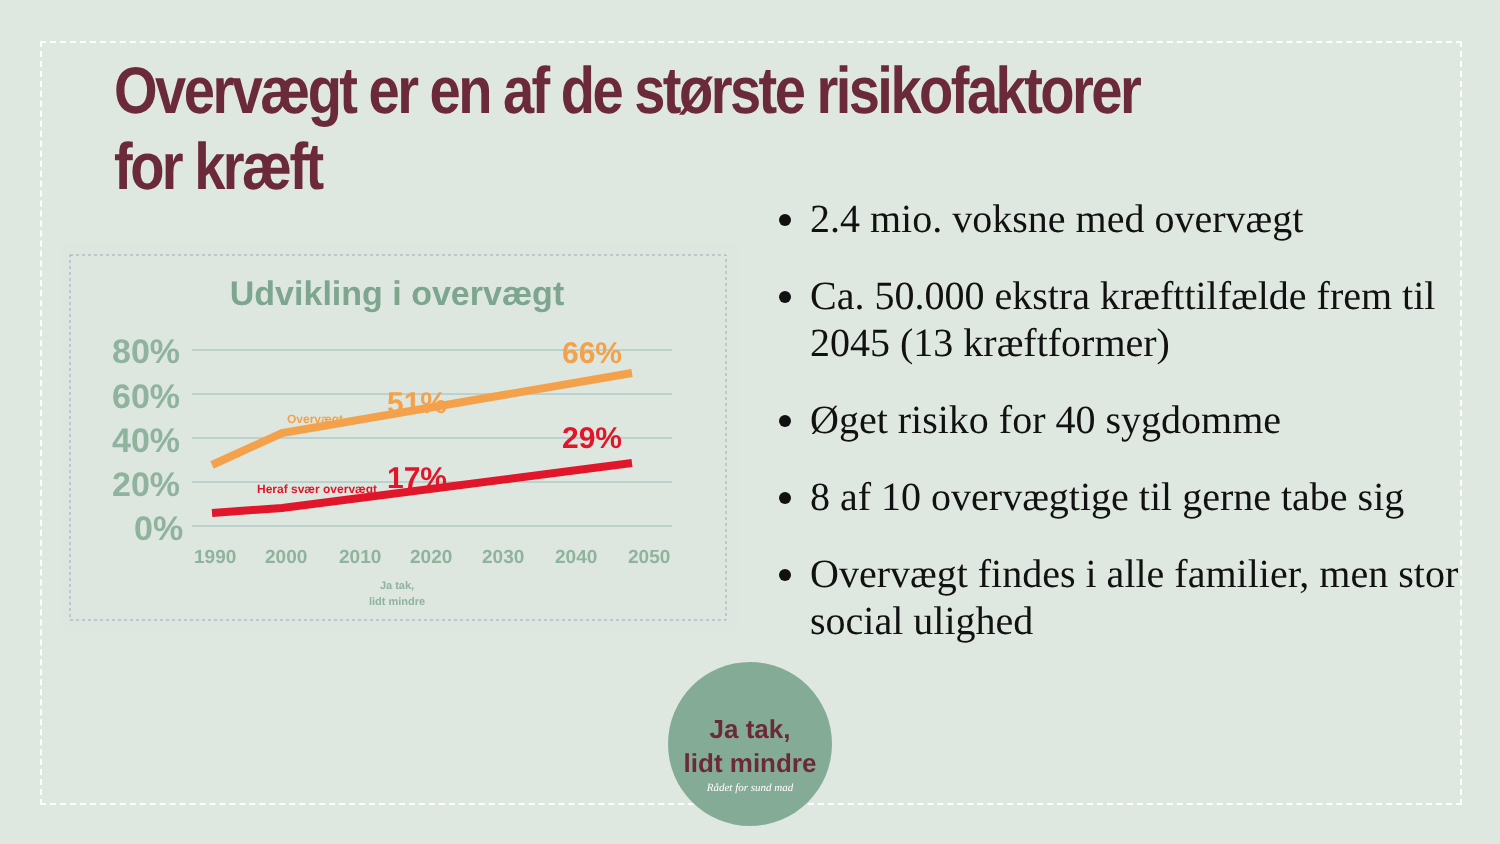Overvægt er en af de største risikofaktorer for kræft
Udvikling i overvægt
80%
60%
40%
20%
0%
51%
66%
17%
29%
Overvægt
Heraf svær overvægt
1990
2000
2010
2020
2030
2040
2050
Ja tak,
lidt mindre
2.4 mio. voksne med overvægt
Ca. 50.000 ekstra kræfttilfælde frem til 2045 (13 kræftformer)
Øget risiko for 40 sygdomme
8 af 10 overvægtige til gerne tabe sig
Overvægt findes i alle familier, men stor social ulighed
Ja tak,
lidt mindre
Rådet for sund mad